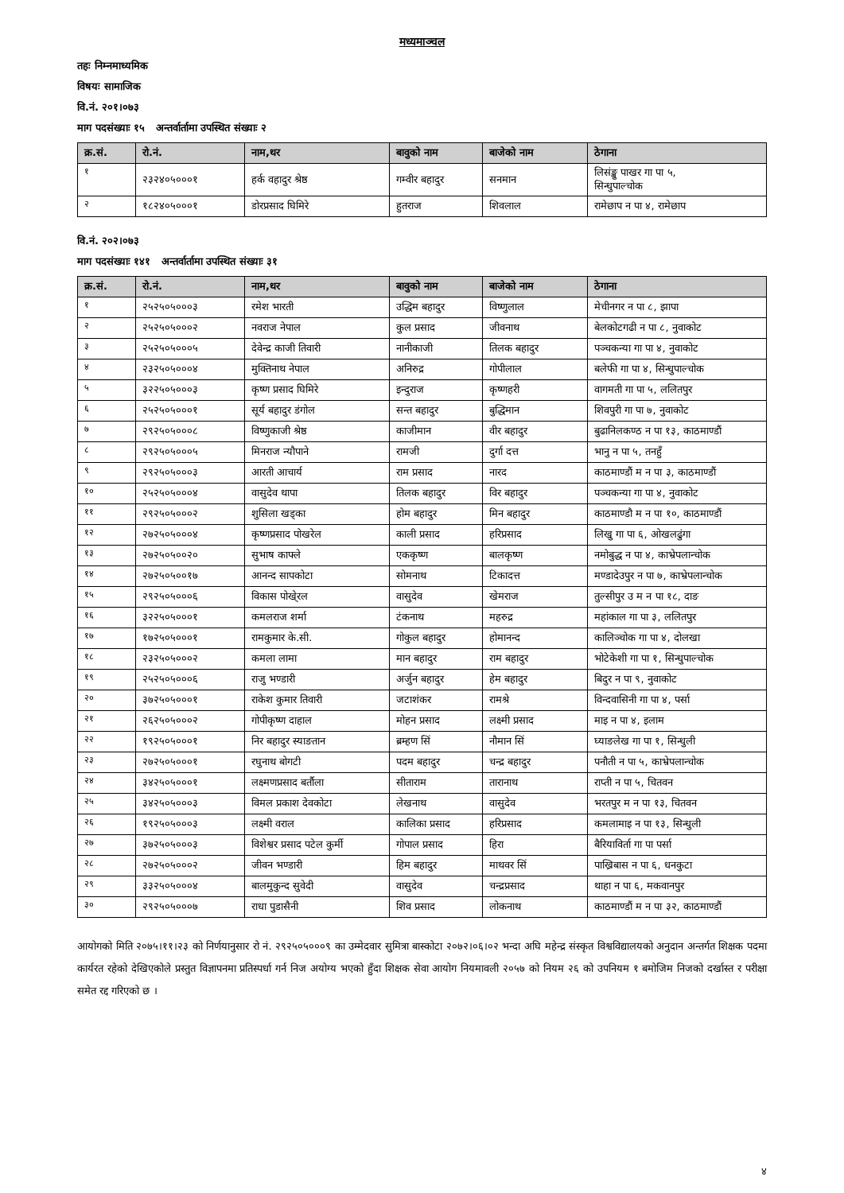मध्यमाञ्चल
तहः निम्नमाध्यमिक
विषयः सामाजिक
वि.नं. २०१।०७३
माग पदसंख्याः १५ अन्तर्वार्तामा उपस्थित संख्याः २
| क्र.सं. | रो.नं. | नाम,थर | बावुको नाम | बाजेको नाम | ठेगाना |
| --- | --- | --- | --- | --- | --- |
| १ | २३२४०५०००१ | हर्क वहादुर श्रेष्ठ | गम्वीर बहादुर | सनमान | लिसंङ्खु पाखर गा पा ५, सिन्धुपाल्चोक |
| २ | १८२४०५०००१ | डोरप्रसाद घिमिरे | हुतराज | शिवलाल | रामेछाप न पा ४, रामेछाप |
वि.नं. २०२।०७३
माग पदसंख्याः १४१ अन्तर्वार्तामा उपस्थित संख्याः ३१
| क्र.सं. | रो.नं. | नाम,थर | बावुको नाम | बाजेको नाम | ठेगाना |
| --- | --- | --- | --- | --- | --- |
| १ | २५२५०५०००३ | रमेश भारती | उद्धिम बहादुर | विष्णुलाल | मेचीनगर न पा ८, झापा |
| २ | २५२५०५०००२ | नवराज नेपाल | कुल प्रसाद | जीवनाथ | बेलकोटगढी न पा ८, नुवाकोट |
| ३ | २५२५०५०००५ | देवेन्द्र काजी तिवारी | नानीकाजी | तिलक बहादुर | पञ्चकन्या गा पा ४, नुवाकोट |
| ४ | २३२५०५०००४ | मुक्तिनाथ नेपाल | अनिरुद्र | गोपीलाल | बलेफी गा पा ४, सिन्धुपाल्चोक |
| ५ | ३२२५०५०००३ | कृष्ण प्रसाद घिमिरे | इन्दुराज | कृष्णहरी | वागमती गा पा ५, ललितपुर |
| ६ | २५२५०५०००१ | सूर्य बहादुर डंगोल | सन्त बहादुर | बुद्धिमान | शिवपुरी गा पा ७, नुवाकोट |
| ७ | २९२५०५०००८ | विष्णुकाजी श्रेष्ठ | काजीमान | वीर बहादुर | बुढानिलकण्ठ न पा १३, काठमाण्डौं |
| ८ | २९२५०५०००५ | मिनराज न्यौपाने | रामजी | दुर्गा दत्त | भानु न पा ५, तनहुँ |
| ९ | २९२५०५०००३ | आरती आचार्य | राम प्रसाद | नारद | काठमाण्डौं म न पा ३, काठमाण्डौं |
| १० | २५२५०५०००४ | वासुदेव थापा | तिलक बहादुर | विर बहादुर | पञ्चकन्या गा पा ४, नुवाकोट |
| ११ | २९२५०५०००२ | शुसिला खड्का | होम बहादुर | मिन बहादुर | काठमाण्डौ म न पा १०, काठमाण्डौं |
| १२ | २७२५०५०००४ | कृष्णप्रसाद पोखरेल | काली प्रसाद | हरिप्रसाद | लिखु गा पा ६, ओखलढुंगा |
| १३ | २७२५०५००२० | सुभाष काफ्ले | एककृष्ण | बालकृष्ण | नमोबुद्ध न पा ४, काभ्रेपलान्चोक |
| १४ | २७२५०५००१७ | आनन्द सापकोटा | सोमनाथ | टिकादत्त | मण्डादेउपुर न पा ७, काभ्रेपलान्चोक |
| १५ | २९२५०५०००६ | विकास पोखे्रल | वासुदेव | खेमराज | तुल्सीपुर उ म न पा १८, दाङ |
| १६ | ३२२५०५०००१ | कमलराज शर्मा | टंकनाथ | महरुद्र | महांकाल गा पा ३, ललितपुर |
| १७ | १७२५०५०००१ | रामकुमार के.सी. | गोकुल बहादुर | होमानन्द | कालिञ्चोक गा पा ४, दोलखा |
| १८ | २३२५०५०००२ | कमला लामा | मान बहादुर | राम बहादुर | भोटेकेशी गा पा १, सिन्धुपाल्चोक |
| १९ | २५२५०५०००६ | राजु भण्डारी | अर्जुन बहादुर | हेम बहादुर | बिदुर न पा ९, नुवाकोट |
| २० | ३७२५०५०००१ | राकेश कुमार तिवारी | जटाशंकर | रामश्रे | विन्दवासिनी गा पा ४, पर्सा |
| २१ | २६२५०५०००२ | गोपीकृष्ण दाहाल | मोहन प्रसाद | लक्ष्मी प्रसाद | माइ न पा ४, इलाम |
| २२ | १९२५०५०००१ | निर बहादुर स्याङतान | ब्रम्हण सिं | नौमान सिं | घ्याङलेख गा पा १, सिन्धुली |
| २३ | २७२५०५०००१ | रघुनाथ बोगटी | पदम बहादुर | चन्द्र बहादुर | पनौती न पा ५, काभ्रेपलान्चोक |
| २४ | ३४२५०५०००१ | लक्ष्मणप्रसाद बर्तौला | सीताराम | तारानाथ | राप्ती न पा ५, चितवन |
| २५ | ३४२५०५०००३ | विमल प्रकाश देवकोटा | लेखनाथ | वासुदेव | भरतपुर म न पा १३, चितवन |
| २६ | १९२५०५०००३ | लक्ष्मी वराल | कालिका प्रसाद | हरिप्रसाद | कमलामाइ न पा १३, सिन्धुली |
| २७ | ३७२५०५०००३ | विशेश्वर प्रसाद पटेल कुर्मी | गोपाल प्रसाद | हिरा | बैरियाविर्ता गा पा पर्सा |
| २८ | २७२५०५०००२ | जीवन भण्डारी | हिम बहादुर | माथवर सिं | पाख्रिबास न पा ६, धनकुटा |
| २९ | ३३२५०५०००४ | बालमुकुन्द सुवेदी | वासुदेव | चन्द्रप्रसाद | थाहा न पा ६, मकवानपुर |
| ३० | २९२५०५०००७ | राधा पुडासैनी | शिव प्रसाद | लोकनाथ | काठमाण्डौं म न पा ३२, काठमाण्डौं |
आयोगको मिति २०७५।११।२३ को निर्णयानुसार रो नं. २९२५०५०००९ का उम्मेदवार सुमित्रा बास्कोटा २०७२।०६।०२ भन्दा अघि महेन्द्र संस्कृत विश्वविद्यालयको अनुदान अन्तर्गत शिक्षक पदमा कार्यरत रहेको देखिएकोले प्रस्तुत विज्ञापनमा प्रतिस्पर्धा गर्न निज अयोग्य भएको हुँदा शिक्षक सेवा आयोग नियमावली २०५७ को नियम २६ को उपनियम १ बमोजिम निजको दर्खास्त र परीक्षा समेत रद्द गरिएको छ ।
४